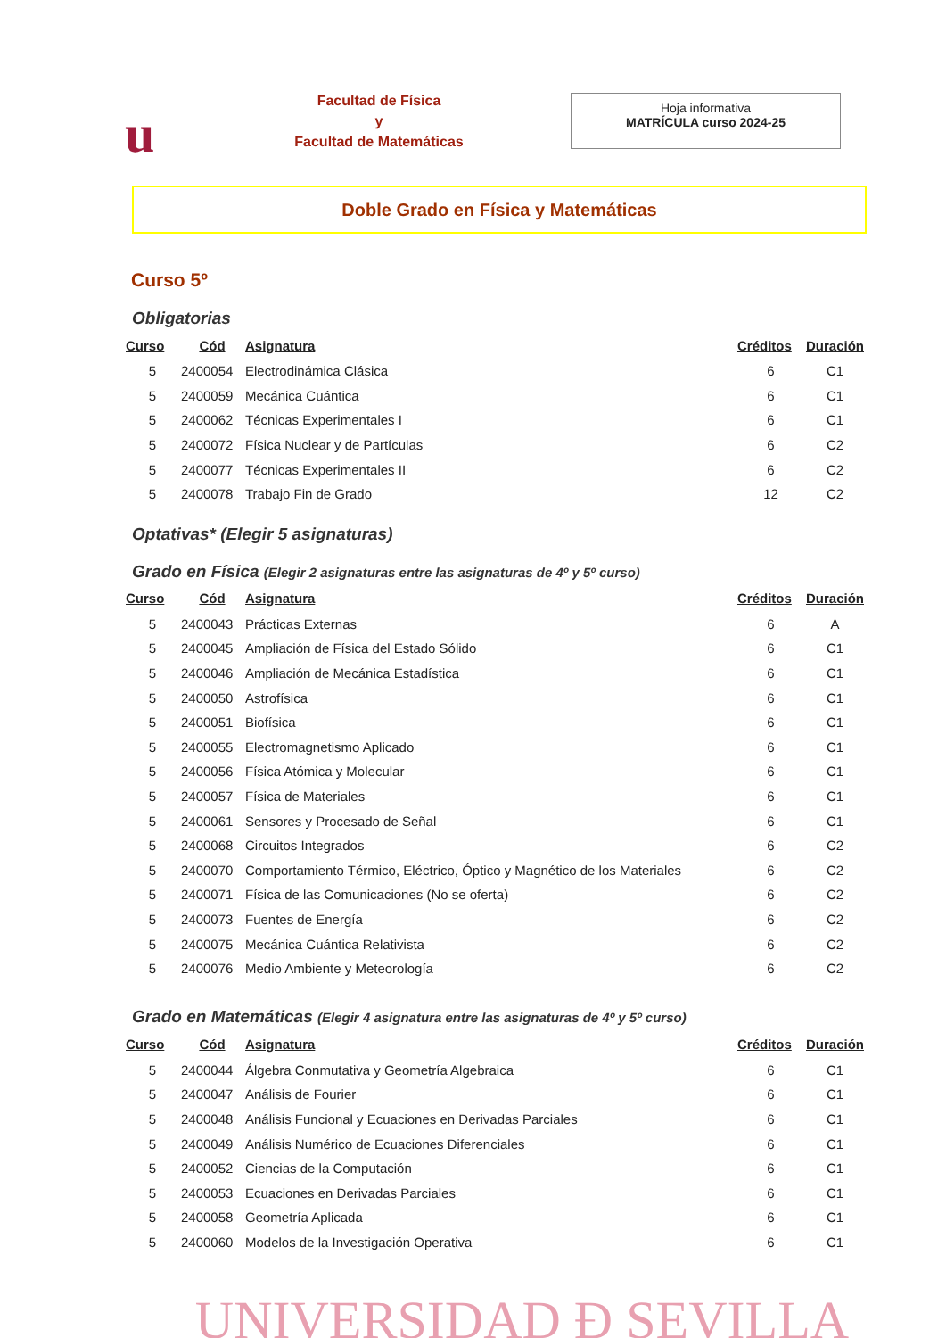u
Facultad de Física
y
Facultad de Matemáticas
Hoja informativa
MATRÍCULA curso 2024-25
Doble Grado en Física y Matemáticas
Curso 5º
Obligatorias
| Curso | Cód | Asignatura | Créditos | Duración |
| --- | --- | --- | --- | --- |
| 5 | 2400054 | Electrodinámica Clásica | 6 | C1 |
| 5 | 2400059 | Mecánica Cuántica | 6 | C1 |
| 5 | 2400062 | Técnicas Experimentales I | 6 | C1 |
| 5 | 2400072 | Física Nuclear y de Partículas | 6 | C2 |
| 5 | 2400077 | Técnicas Experimentales II | 6 | C2 |
| 5 | 2400078 | Trabajo Fin de Grado | 12 | C2 |
Optativas* (Elegir 5 asignaturas)
Grado en Física (Elegir 2 asignaturas entre las asignaturas de 4º y 5º curso)
| Curso | Cód | Asignatura | Créditos | Duración |
| --- | --- | --- | --- | --- |
| 5 | 2400043 | Prácticas Externas | 6 | A |
| 5 | 2400045 | Ampliación de Física del Estado Sólido | 6 | C1 |
| 5 | 2400046 | Ampliación de Mecánica Estadística | 6 | C1 |
| 5 | 2400050 | Astrofísica | 6 | C1 |
| 5 | 2400051 | Biofísica | 6 | C1 |
| 5 | 2400055 | Electromagnetismo Aplicado | 6 | C1 |
| 5 | 2400056 | Física Atómica y Molecular | 6 | C1 |
| 5 | 2400057 | Física de Materiales | 6 | C1 |
| 5 | 2400061 | Sensores y Procesado de Señal | 6 | C1 |
| 5 | 2400068 | Circuitos Integrados | 6 | C2 |
| 5 | 2400070 | Comportamiento Térmico, Eléctrico, Óptico y Magnético de los Materiales | 6 | C2 |
| 5 | 2400071 | Física de las Comunicaciones (No se oferta) | 6 | C2 |
| 5 | 2400073 | Fuentes de Energía | 6 | C2 |
| 5 | 2400075 | Mecánica Cuántica Relativista | 6 | C2 |
| 5 | 2400076 | Medio Ambiente y Meteorología | 6 | C2 |
Grado en Matemáticas (Elegir 4 asignatura entre las asignaturas de 4º y 5º curso)
| Curso | Cód | Asignatura | Créditos | Duración |
| --- | --- | --- | --- | --- |
| 5 | 2400044 | Álgebra Conmutativa y Geometría Algebraica | 6 | C1 |
| 5 | 2400047 | Análisis de Fourier | 6 | C1 |
| 5 | 2400048 | Análisis Funcional y Ecuaciones en Derivadas Parciales | 6 | C1 |
| 5 | 2400049 | Análisis Numérico de Ecuaciones Diferenciales | 6 | C1 |
| 5 | 2400052 | Ciencias de la Computación | 6 | C1 |
| 5 | 2400053 | Ecuaciones en Derivadas Parciales | 6 | C1 |
| 5 | 2400058 | Geometría Aplicada | 6 | C1 |
| 5 | 2400060 | Modelos de la Investigación Operativa | 6 | C1 |
UNIVERSIDAD Ð SEVILLA